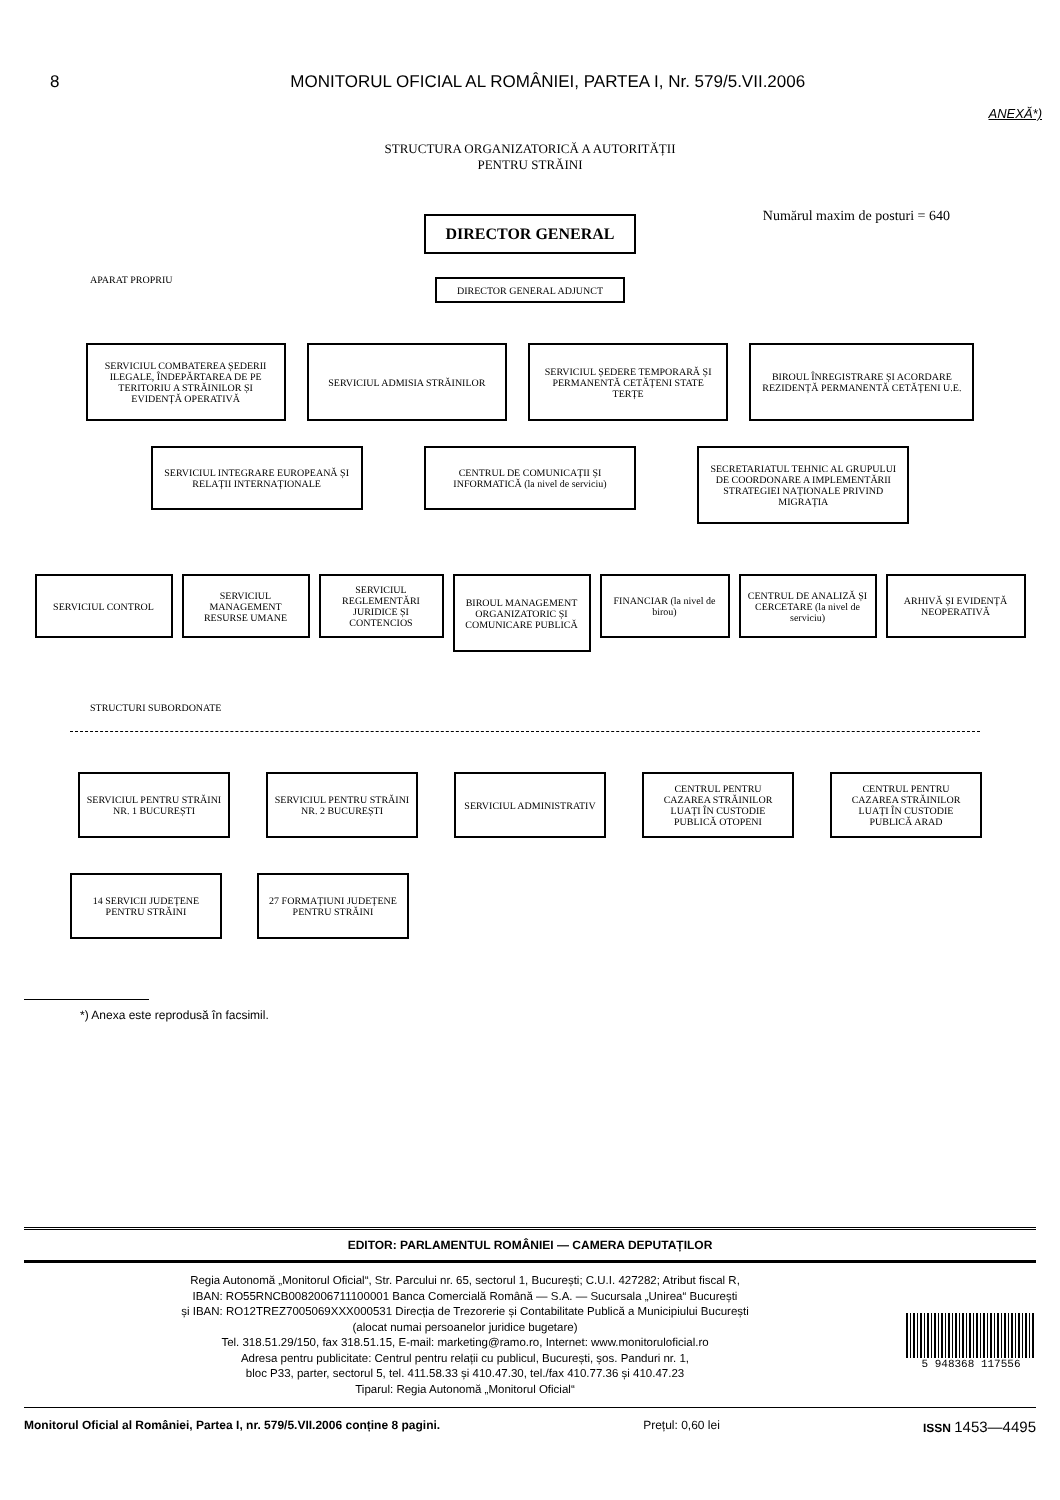8 MONITORUL OFICIAL AL ROMÂNIEI, PARTEA I, Nr. 579/5.VII.2006
ANEXĂ*)
STRUCTURA ORGANIZATORICĂ A AUTORITĂȚII
PENTRU STRĂINI
Numărul maxim de posturi = 640
DIRECTOR GENERAL
APARAT PROPRIU
DIRECTOR GENERAL ADJUNCT
SERVICIUL COMBATEREA ȘEDERII ILEGALE, ÎNDEPĂRTAREA DE PE TERITORIU A STRĂINILOR ȘI EVIDENȚĂ OPERATIVĂ
SERVICIUL ADMISIA STRĂINILOR SERVICIUL ȘEDERE TEMPORARĂ ȘI PERMANENTĂ CETĂȚENI STATE TERȚE
BIROUL ÎNREGISTRARE ȘI ACORDARE REZIDENȚĂ PERMANENTĂ CETĂȚENI U.E.
SERVICIUL INTEGRARE EUROPEANĂ ȘI RELAȚII INTERNAȚIONALE
CENTRUL DE COMUNICAȚII ȘI INFORMATICĂ (la nivel de serviciu)
SECRETARIATUL TEHNIC AL GRUPULUI DE COORDONARE A IMPLEMENTĂRII STRATEGIEI NAȚIONALE PRIVIND MIGRAȚIA
SERVICIUL CONTROL SERVICIUL MANAGEMENT RESURSE UMANE
SERVICIUL REGLEMENTĂRI JURIDICE ȘI CONTENCIOS
BIROUL MANAGEMENT ORGANIZATORIC ȘI COMUNICARE PUBLICĂ
FINANCIAR (la nivel de birou)
CENTRUL DE ANALIZĂ ȘI CERCETARE (la nivel de serviciu)
ARHIVĂ ȘI EVIDENȚĂ NEOPERATIVĂ
STRUCTURI SUBORDONATE
SERVICIUL PENTRU STRĂINI NR. 1 BUCUREȘTI
SERVICIUL PENTRU STRĂINI NR. 2 BUCUREȘTI
SERVICIUL ADMINISTRATIV CENTRUL PENTRU CAZAREA STRĂINILOR LUAȚI ÎN CUSTODIE PUBLICĂ OTOPENI
CENTRUL PENTRU CAZAREA STRĂINILOR LUAȚI ÎN CUSTODIE PUBLICĂ ARAD
14 SERVICII JUDEȚENE PENTRU STRĂINI
27 FORMAȚIUNI JUDEȚENE PENTRU STRĂINI
*) Anexa este reprodusă în facsimil.
EDITOR: PARLAMENTUL ROMÂNIEI — CAMERA DEPUTAȚILOR
Regia Autonomă „Monitorul Oficial“, Str. Parcului nr. 65, sectorul 1, București; C.U.I. 427282; Atribut fiscal R,
IBAN: RO55RNCB0082006711100001 Banca Comercială Română — S.A. — Sucursala „Unirea“ București
și IBAN: RO12TREZ7005069XXX000531 Direcția de Trezorerie și Contabilitate Publică a Municipiului București
(alocat numai persoanelor juridice bugetare)
Tel. 318.51.29/150, fax 318.51.15, E-mail: marketing@ramo.ro, Internet: www.monitoruloficial.ro
Adresa pentru publicitate: Centrul pentru relații cu publicul, București, șos. Panduri nr. 1,
bloc P33, parter, sectorul 5, tel. 411.58.33 și 410.47.30, tel./fax 410.77.36 și 410.47.23
Tiparul: Regia Autonomă „Monitorul Oficial“
5 948368 117556
Monitorul Oficial al României, Partea I, nr. 579/5.VII.2006 conține 8 pagini. Prețul: 0,60 lei ISSN 1453—4495